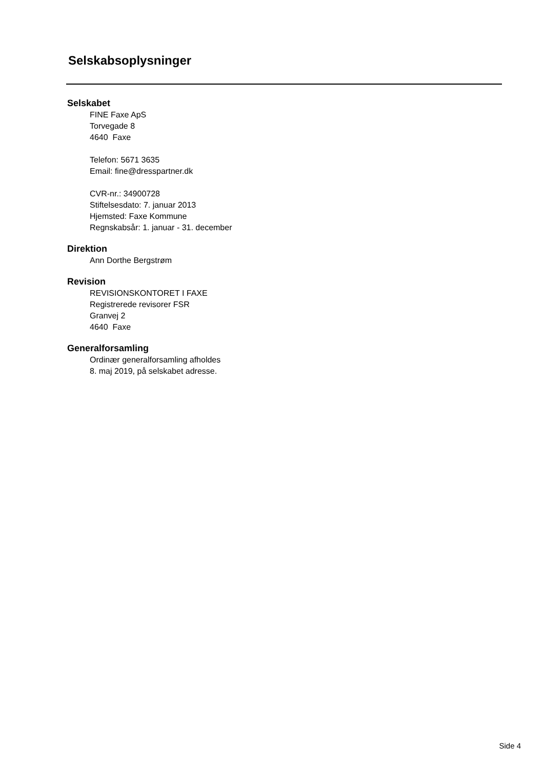Selskabsoplysninger
Selskabet
FINE Faxe ApS
Torvegade 8
4640 Faxe
Telefon: 5671 3635
Email: fine@dresspartner.dk
CVR-nr.: 34900728
Stiftelsesdato: 7. januar 2013
Hjemsted: Faxe Kommune
Regnskabsår: 1. januar - 31. december
Direktion
Ann Dorthe Bergstrøm
Revision
REVISIONSKONTORET I FAXE
Registrerede revisorer FSR
Granvej 2
4640 Faxe
Generalforsamling
Ordinær generalforsamling afholdes
8. maj 2019, på selskabet adresse.
Side 4